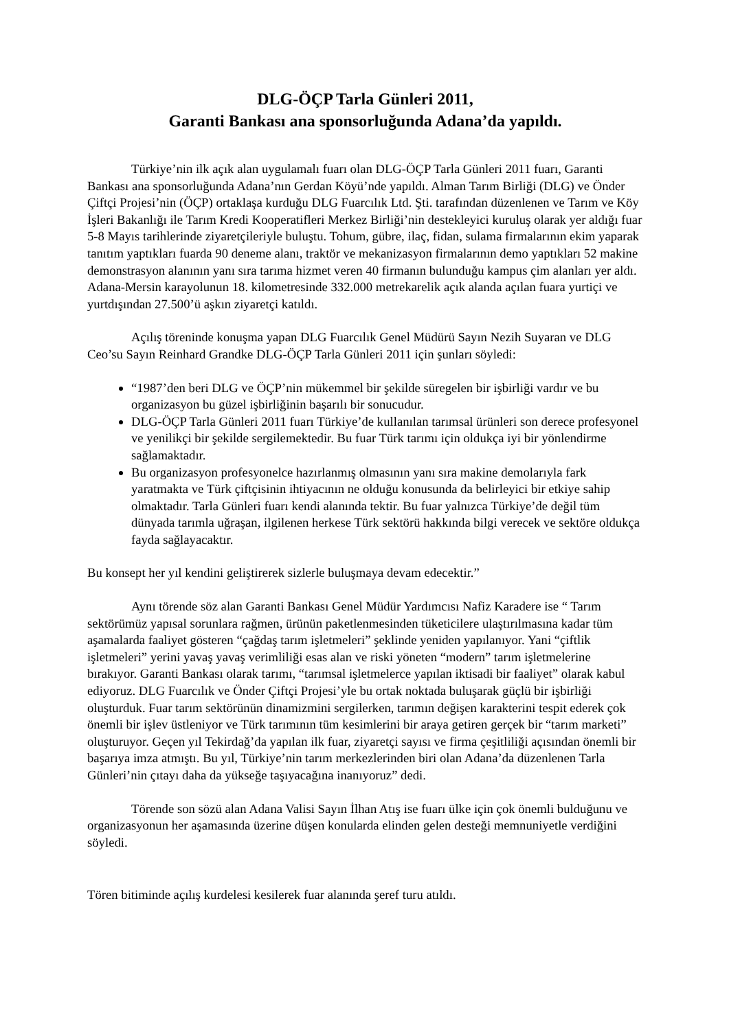DLG-ÖÇP Tarla Günleri 2011,
Garanti Bankası ana sponsorluğunda Adana’da yapıldı.
Türkiye’nin ilk açık alan uygulamalı fuarı olan DLG-ÖÇP Tarla Günleri 2011 fuarı, Garanti Bankası ana sponsorluğunda Adana’nın Gerdan Köyü’nde yapıldı. Alman Tarım Birliği (DLG) ve Önder Çiftçi Projesi’nin (ÖÇP) ortaklaşa kurduğu DLG Fuarcılık Ltd. Şti. tarafından düzenlenen ve Tarım ve Köy İşleri Bakanlığı ile Tarım Kredi Kooperatifleri Merkez Birliği’nin destekleyici kuruluş olarak yer aldığı fuar 5-8 Mayıs tarihlerinde ziyaretçileriyle buluştu. Tohum, gübre, ilaç, fidan, sulama firmalarının ekim yaparak tanıtım yaptıkları fuarda 90 deneme alanı, traktör ve mekanizasyon firmalarının demo yaptıkları 52 makine demonstrasyon alanının yanı sıra tarıma hizmet veren 40 firmanın bulunduğu kampus çim alanları yer aldı. Adana-Mersin karayolunun 18. kilometresinde 332.000 metrekarelik açık alanda açılan fuara yurtiçi ve yurtdışından 27.500’ü aşkın ziyaretçi katıldı.
Açılış töreninde konuşma yapan DLG Fuarcılık Genel Müdürü Sayın Nezih Suyaran ve DLG Ceo’su Sayın Reinhard Grandke DLG-ÖÇP Tarla Günleri 2011 için şunları söyledi:
“1987’den beri DLG ve ÖÇP’nin mükemmel bir şekilde süregelen bir işbirliği vardır ve bu organizasyon bu güzel işbirliğinin başarılı bir sonucudur.
DLG-ÖÇP Tarla Günleri 2011 fuarı Türkiye’de kullanılan tarımsal ürünleri son derece profesyonel ve yenilikçi bir şekilde sergilemektedir. Bu fuar Türk tarımı için oldukça iyi bir yönlendirme sağlamaktadır.
Bu organizasyon profesyonelce hazırlanmış olmasının yanı sıra makine demolarıyla fark yaratmakta ve Türk çiftçisinin ihtiyacının ne olduğu konusunda da belirleyici bir etkiye sahip olmaktadır. Tarla Günleri fuarı kendi alanında tektir. Bu fuar yalnızca Türkiye’de değil tüm dünyada tarımla uğraşan, ilgilenen herkese Türk sektörü hakkında bilgi verecek ve sektöre oldukça fayda sağlayacaktır.
Bu konsept her yıl kendini geliştirerek sizlerle buluşmaya devam edecektir.”
Aynı törende söz alan Garanti Bankası Genel Müdür Yardımcısı Nafiz Karadere ise “ Tarım sektörümüz yapısal sorunlara rağmen, ürünün paketlenmesinden tüketicilere ulaştırılmasına kadar tüm aşamalarda faaliyet gösteren “çağdaş tarım işletmeleri” şeklinde yeniden yapılanıyor. Yani “çiftlik işletmeleri” yerini yavaş yavaş verimliliği esas alan ve riski yöneten “modern” tarım işletmelerine bırakıyor. Garanti Bankası olarak tarımı, “tarımsal işletmelerce yapılan iktisadi bir faaliyet” olarak kabul ediyoruz. DLG Fuarcılık ve Önder Çiftçi Projesi’yle bu ortak noktada buluşarak güçlü bir işbirliği oluşturduk. Fuar tarım sektörünün dinamizmini sergilerken, tarımın değişen karakterini tespit ederek çok önemli bir işlev üstleniyor ve Türk tarımının tüm kesimlerini bir araya getiren gerçek bir “tarım marketi” oluşturuyor. Geçen yıl Tekirdağ’da yapılan ilk fuar, ziyaretçi sayısı ve firma çeşitliliği açısından önemli bir başarıya imza atmıştı. Bu yıl, Türkiye’nin tarım merkezlerinden biri olan Adana’da düzenlenen Tarla Günleri’nin çıtayı daha da yükseğe taşıyacağına inanıyoruz” dedi.
Törende son sözü alan Adana Valisi Sayın İlhan Atış ise fuarı ülke için çok önemli bulduğunu ve organizasyonun her aşamasında üzerine düşen konularda elinden gelen desteği memnuniyetle verdiğini söyledi.
Tören bitiminde açılış kurdelesi kesilerek fuar alanında şeref turu atıldı.